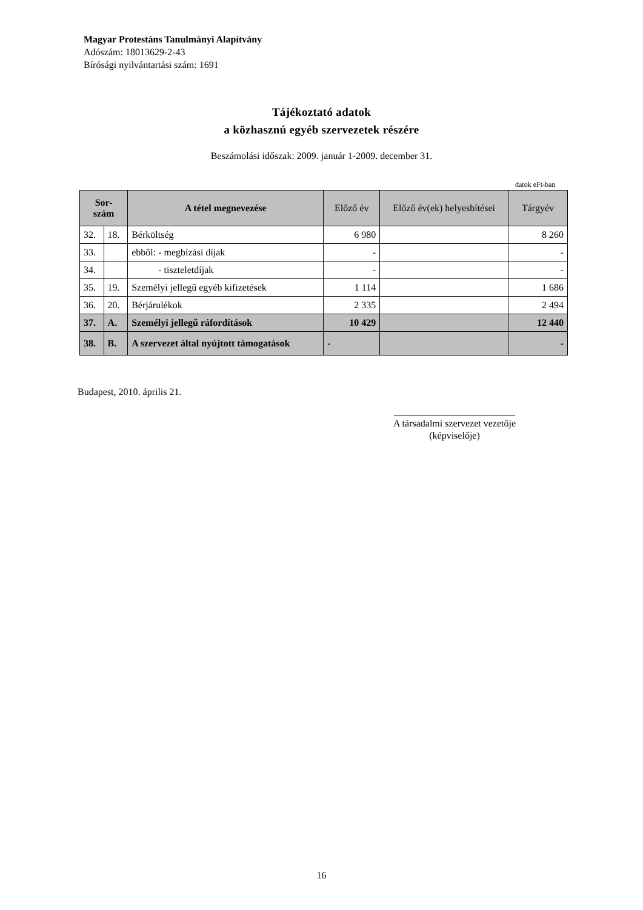Magyar Protestáns Tanulmányi Alapítvány
Adószám: 18013629-2-43
Bírósági nyilvántartási szám: 1691
Tájékoztató adatok
a közhasznú egyéb szervezetek részére
Beszámolási időszak: 2009. január 1-2009. december 31.
datok eFt-ban
| Sor- szám | | A tétel megnevezése | Előző év | Előző év(ek) helyesbítései | Tárgyév |
| --- | --- | --- | --- | --- | --- |
| 32. | 18. | Bérköltség | 6 980 | | 8 260 |
| 33. | | ebből: - megbízási díjak | - | | - |
| 34. | | - tiszteletdíjak | - | | - |
| 35. | 19. | Személyi jellegű egyéb kifizetések | 1 114 | | 1 686 |
| 36. | 20. | Bérjárulékok | 2 335 | | 2 494 |
| 37. | A. | Személyi jellegű ráfordítások | 10 429 | | 12 440 |
| 38. | B. | A szervezet által nyújtott támogatások | - | | - |
Budapest, 2010. április 21.
_________________________
A társadalmi szervezet vezetője
(képviselője)
16